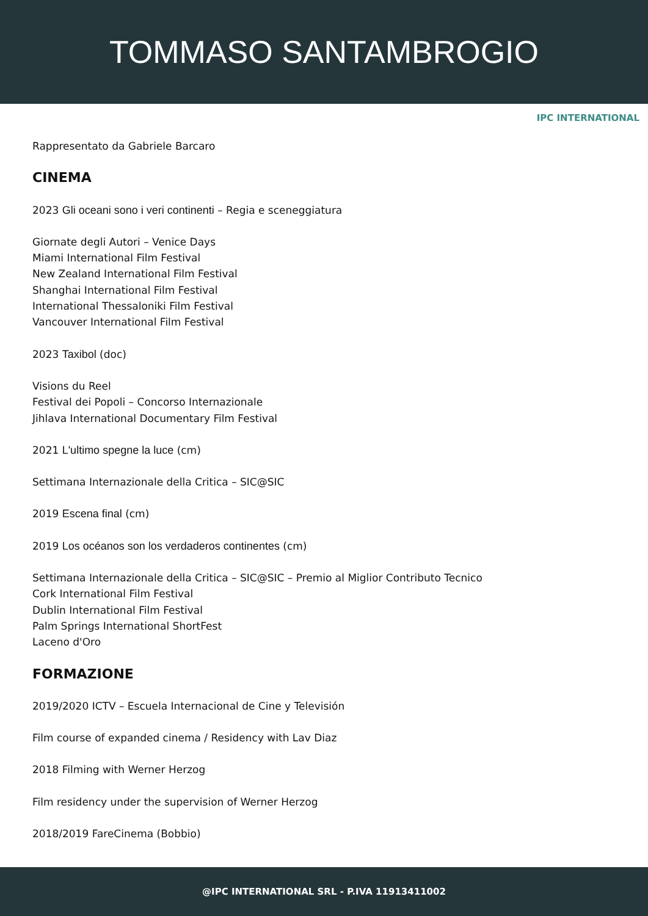TOMMASO SANTAMBROGIO
IPC INTERNATIONAL
Rappresentato da Gabriele Barcaro
CINEMA
2023 Gli oceani sono i veri continenti – Regia e sceneggiatura
Giornate degli Autori – Venice Days
Miami International Film Festival
New Zealand International Film Festival
Shanghai International Film Festival
International Thessaloniki Film Festival
Vancouver International Film Festival
2023 Taxibol (doc)
Visions du Reel
Festival dei Popoli – Concorso Internazionale
Jihlava International Documentary Film Festival
2021 L'ultimo spegne la luce (cm)
Settimana Internazionale della Critica – SIC@SIC
2019 Escena final (cm)
2019 Los océanos son los verdaderos continentes (cm)
Settimana Internazionale della Critica – SIC@SIC – Premio al Miglior Contributo Tecnico
Cork International Film Festival
Dublin International Film Festival
Palm Springs International ShortFest
Laceno d'Oro
FORMAZIONE
2019/2020 ICTV – Escuela Internacional de Cine y Televisión
Film course of expanded cinema / Residency with Lav Diaz
2018 Filming with Werner Herzog
Film residency under the supervision of Werner Herzog
2018/2019 FareCinema (Bobbio)
@IPC INTERNATIONAL SRL - P.IVA 11913411002